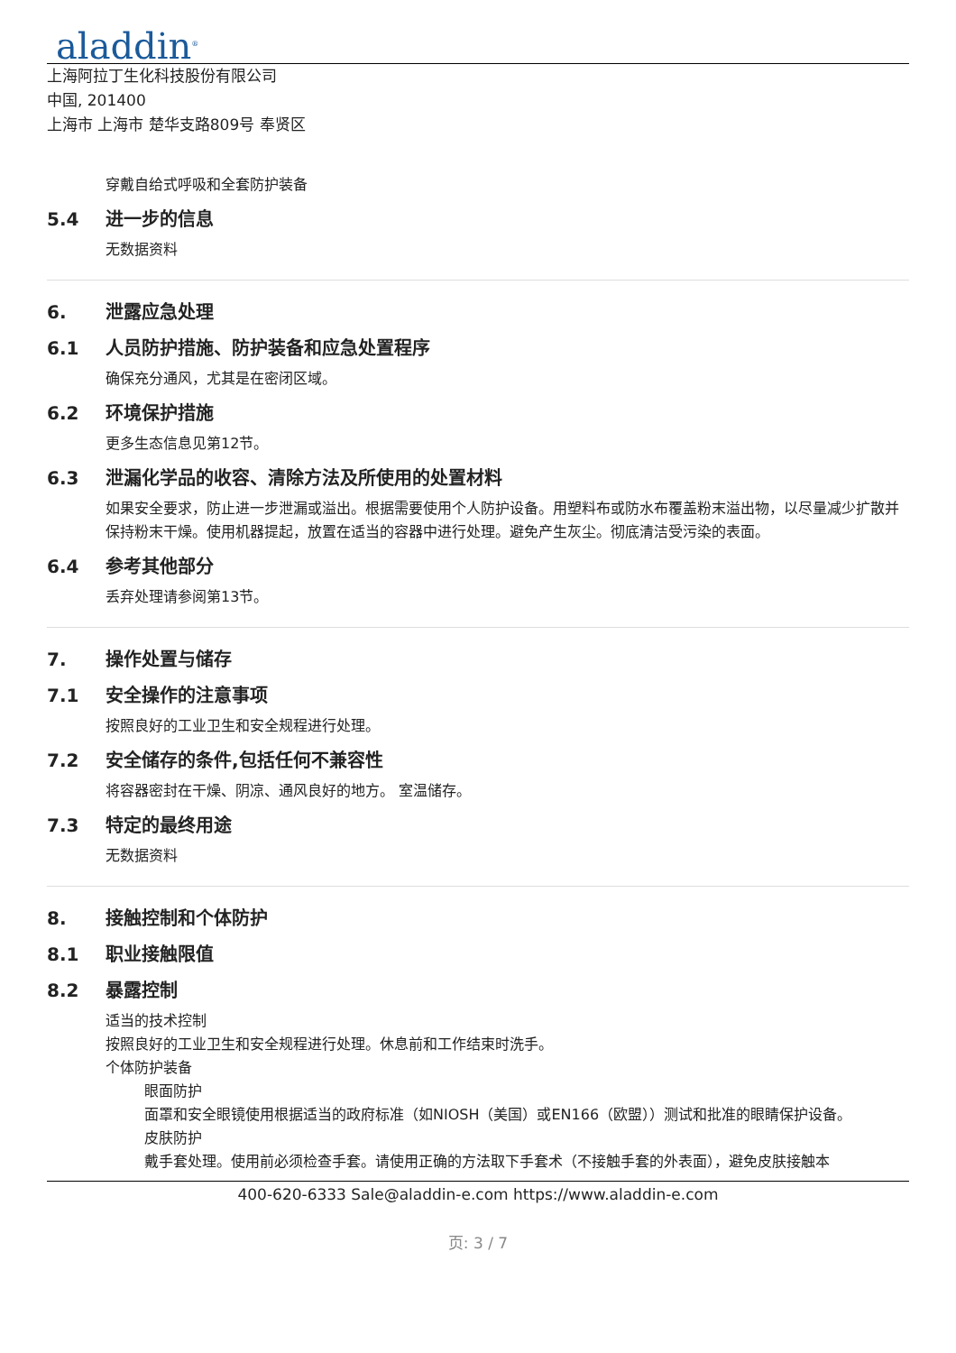aladdin<sup>®</sup>
上海阿拉丁生化科技股份有限公司
中国, 201400
上海市 上海市 楚华支路809号 奉贤区
穿戴自给式呼吸和全套防护装备
5.4 进一步的信息
无数据资料
6. 泄露应急处理
6.1 人员防护措施、防护装备和应急处置程序
确保充分通风，尤其是在密闭区域。
6.2 环境保护措施
更多生态信息见第12节。
6.3 泄漏化学品的收容、清除方法及所使用的处置材料
如果安全要求，防止进一步泄漏或溢出。根据需要使用个人防护设备。用塑料布或防水布覆盖粉末溢出物，以尽量减少扩散并保持粉末干燥。使用机器提起，放置在适当的容器中进行处理。避免产生灰尘。彻底清洁受污染的表面。
6.4 参考其他部分
丢弃处理请参阅第13节。
7. 操作处置与储存
7.1 安全操作的注意事项
按照良好的工业卫生和安全规程进行处理。
7.2 安全储存的条件,包括任何不兼容性
将容器密封在干燥、阴凉、通风良好的地方。 室温储存。
7.3 特定的最终用途
无数据资料
8. 接触控制和个体防护
8.1 职业接触限值
8.2 暴露控制
适当的技术控制
按照良好的工业卫生和安全规程进行处理。休息前和工作结束时洗手。
个体防护装备
眼面防护
面罩和安全眼镜使用根据适当的政府标准（如NIOSH（美国）或EN166（欧盟））测试和批准的眼睛保护设备。
皮肤防护
戴手套处理。使用前必须检查手套。请使用正确的方法取下手套术（不接触手套的外表面），避免皮肤接触本
400-620-6333 Sale@aladdin-e.com https://www.aladdin-e.com
页: 3 / 7